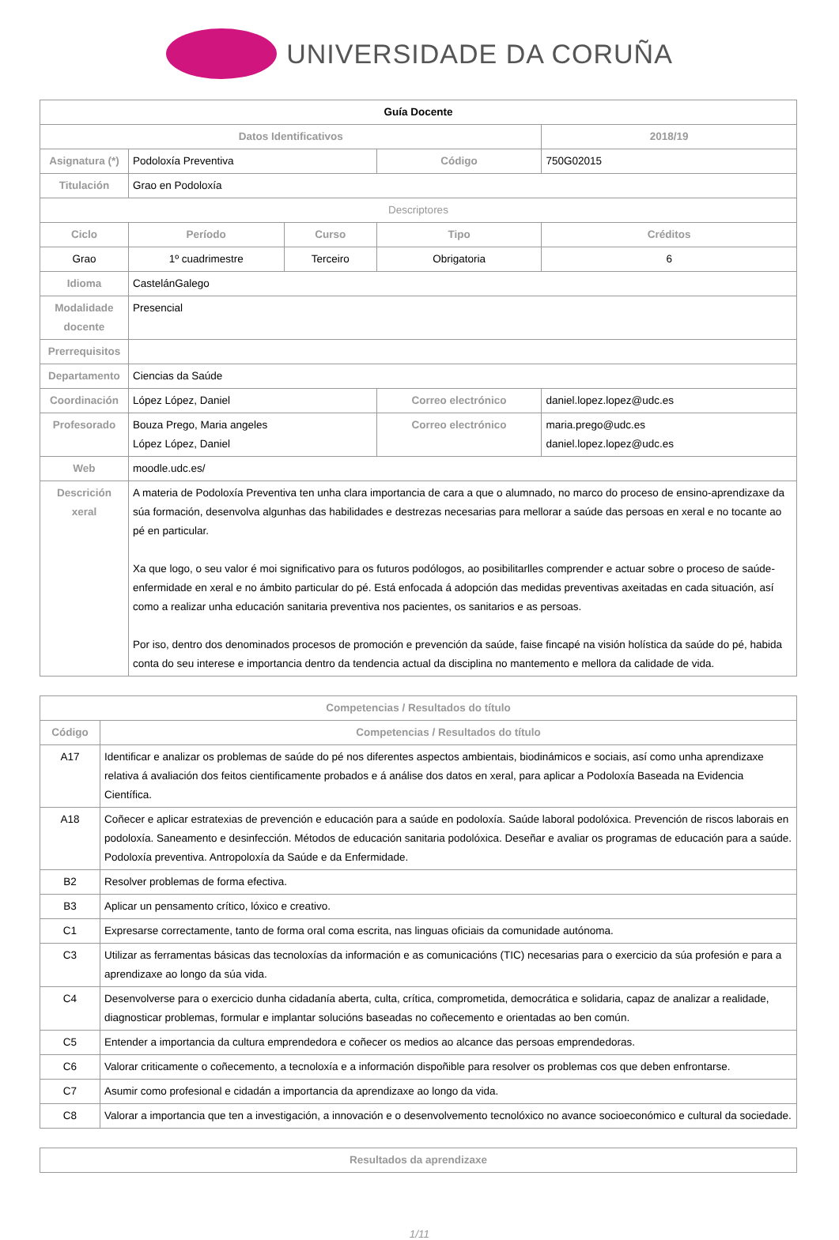UNIVERSIDADE DA CORUÑA
| Guía Docente | | | | | |
| --- | --- | --- | --- | --- | --- |
| Datos Identificativos | | | | 2018/19 | |
| Asignatura (*) | Podoloxía Preventiva | | Código | 750G02015 | |
| Titulación | Grao en Podoloxía | | | | |
| Descriptores | | | | | |
| Ciclo | Período | Curso | Tipo | | Créditos |
| Grao | 1º cuadrimestre | Terceiro | Obrigatoria | | 6 |
| Idioma | CastelánGalego | | | | |
| Modalidade docente | Presencial | | | | |
| Prerrequisitos | | | | | |
| Departamento | Ciencias da Saúde | | | | |
| Coordinación | López López, Daniel | | Correo electrónico | daniel.lopez.lopez@udc.es | |
| Profesorado | Bouza Prego, Maria angeles López López, Daniel | | Correo electrónico | maria.prego@udc.es daniel.lopez.lopez@udc.es | |
| Web | moodle.udc.es/ | | | | |
| Descrición xeral | A materia de Podoloxía Preventiva ten unha clara importancia de cara a que o alumnado, no marco do proceso de ensino-aprendizaxe da súa formación, desenvolva algunhas das habilidades e destrezas necesarias para mellorar a saúde das persoas en xeral e no tocante ao pé en particular. Xa que logo, o seu valor é moi significativo para os futuros podólogos, ao posibilitarlles comprender e actuar sobre o proceso de saúde-enfermidade en xeral e no ámbito particular do pé. Está enfocada á adopción das medidas preventivas axeitadas en cada situación, así como a realizar unha educación sanitaria preventiva nos pacientes, os sanitarios e as persoas. Por iso, dentro dos denominados procesos de promoción e prevención da saúde, faise fincapé na visión holística da saúde do pé, habida conta do seu interese e importancia dentro da tendencia actual da disciplina no mantemento e mellora da calidade de vida. | | | | |
| Competencias / Resultados do título | |
| --- | --- |
| Código | Competencias / Resultados do título |
| A17 | Identificar e analizar os problemas de saúde do pé nos diferentes aspectos ambientais, biodinámicos e sociais, así como unha aprendizaxe relativa á avaliación dos feitos cientificamente probados e á análise dos datos en xeral, para aplicar a Podoloxía Baseada na Evidencia Científica. |
| A18 | Coñecer e aplicar estratexias de prevención e educación para a saúde en podoloxía. Saúde laboral podolóxica. Prevención de riscos laborais en podoloxía. Saneamento e desinfección. Métodos de educación sanitaria podolóxica. Deseñar e avaliar os programas de educación para a saúde. Podoloxía preventiva. Antropoloxía da Saúde e da Enfermidade. |
| B2 | Resolver problemas de forma efectiva. |
| B3 | Aplicar un pensamento crítico, lóxico e creativo. |
| C1 | Expresarse correctamente, tanto de forma oral coma escrita, nas linguas oficiais da comunidade autónoma. |
| C3 | Utilizar as ferramentas básicas das tecnoloxías da información e as comunicacións (TIC) necesarias para o exercicio da súa profesión e para a aprendizaxe ao longo da súa vida. |
| C4 | Desenvolverse para o exercicio dunha cidadanía aberta, culta, crítica, comprometida, democrática e solidaria, capaz de analizar a realidade, diagnosticar problemas, formular e implantar solucións baseadas no coñecemento e orientadas ao ben común. |
| C5 | Entender a importancia da cultura emprendedora e coñecer os medios ao alcance das persoas emprendedoras. |
| C6 | Valorar criticamente o coñecemento, a tecnoloxía e a información dispoñible para resolver os problemas cos que deben enfrontarse. |
| C7 | Asumir como profesional e cidadán a importancia da aprendizaxe ao longo da vida. |
| C8 | Valorar a importancia que ten a investigación, a innovación e o desenvolvemento tecnolóxico no avance socioeconómico e cultural da sociedade. |
| Resultados da aprendizaxe |
| --- |
1/11